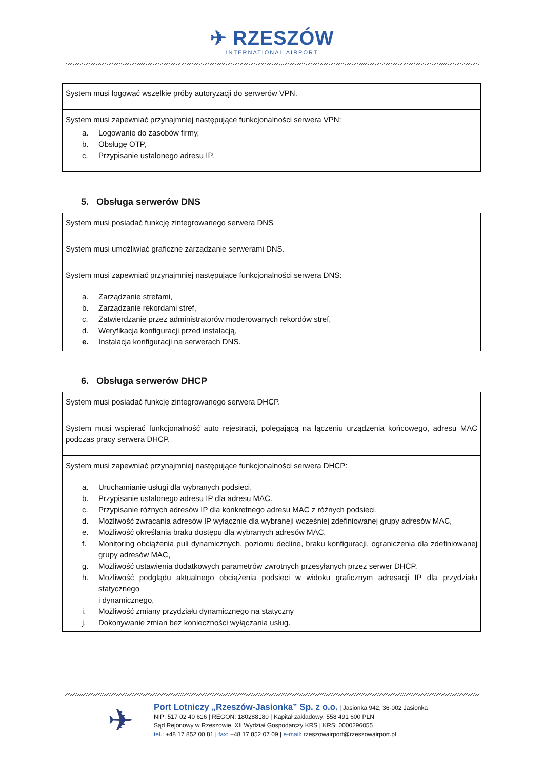✈ RZESZÓW
INTERNATIONAL AIRPORT
| System musi logować wszelkie próby autoryzacji do serwerów VPN. |
| System musi zapewniać przynajmniej następujące funkcjonalności serwera VPN: a. Logowanie do zasobów firmy, b. Obsługę OTP, c. Przypisanie ustalonego adresu IP. |
5. Obsługa serwerów DNS
| System musi posiadać funkcję zintegrowanego serwera DNS |
| System musi umożliwiać graficzne zarządzanie serwerami DNS. |
| System musi zapewniać przynajmniej następujące funkcjonalności serwera DNS: a. Zarządzanie strefami, b. Zarządzanie rekordami stref, c. Zatwierdzanie przez administratorów moderowanych rekordów stref, d. Weryfikacja konfiguracji przed instalacją, e. Instalacja konfiguracji na serwerach DNS. |
6. Obsługa serwerów DHCP
| System musi posiadać funkcję zintegrowanego serwera DHCP. |
| System musi wspierać funkcjonalność auto rejestracji, polegającą na łączeniu urządzenia końcowego, adresu MAC podczas pracy serwera DHCP. |
| System musi zapewniać przynajmniej następujące funkcjonalności serwera DHCP: a. Uruchamianie usługi dla wybranych podsieci, b. Przypisanie ustalonego adresu IP dla adresu MAC. c. Przypisanie różnych adresów IP dla konkretnego adresu MAC z różnych podsieci, d. Możliwość zwracania adresów IP wyłącznie dla wybraneji wcześniej zdefiniowanej grupy adresów MAC, e. Możliwość określania braku dostępu dla wybranych adresów MAC, f. Monitoring obciążenia puli dynamicznych, poziomu decline, braku konfiguracji, ograniczenia dla zdefiniowanej grupy adresów MAC, g. Możliwość ustawienia dodatkowych parametrów zwrotnych przesyłanych przez serwer DHCP, h. Możliwość podglądu aktualnego obciążenia podsieci w widoku graficznym adresacji IP dla przydziału statycznego i dynamicznego, i. Możliwość zmiany przydziału dynamicznego na statyczny j. Dokonywanie zmian bez konieczności wyłączania usług. |
✈
Port Lotniczy „Rzeszów-Jasionka” Sp. z o.o. | Jasionka 942, 36-002 Jasionka
NIP: 517 02 40 616 | REGON: 180288180 | Kapitał zakładowy: 558 491 600 PLN
Sąd Rejonowy w Rzeszowie, XII Wydział Gospodarczy KRS | KRS: 0000296055
tel.: +48 17 852 00 81 | fax: +48 17 852 07 09 | e-mail: rzeszowairport@rzeszowairport.pl